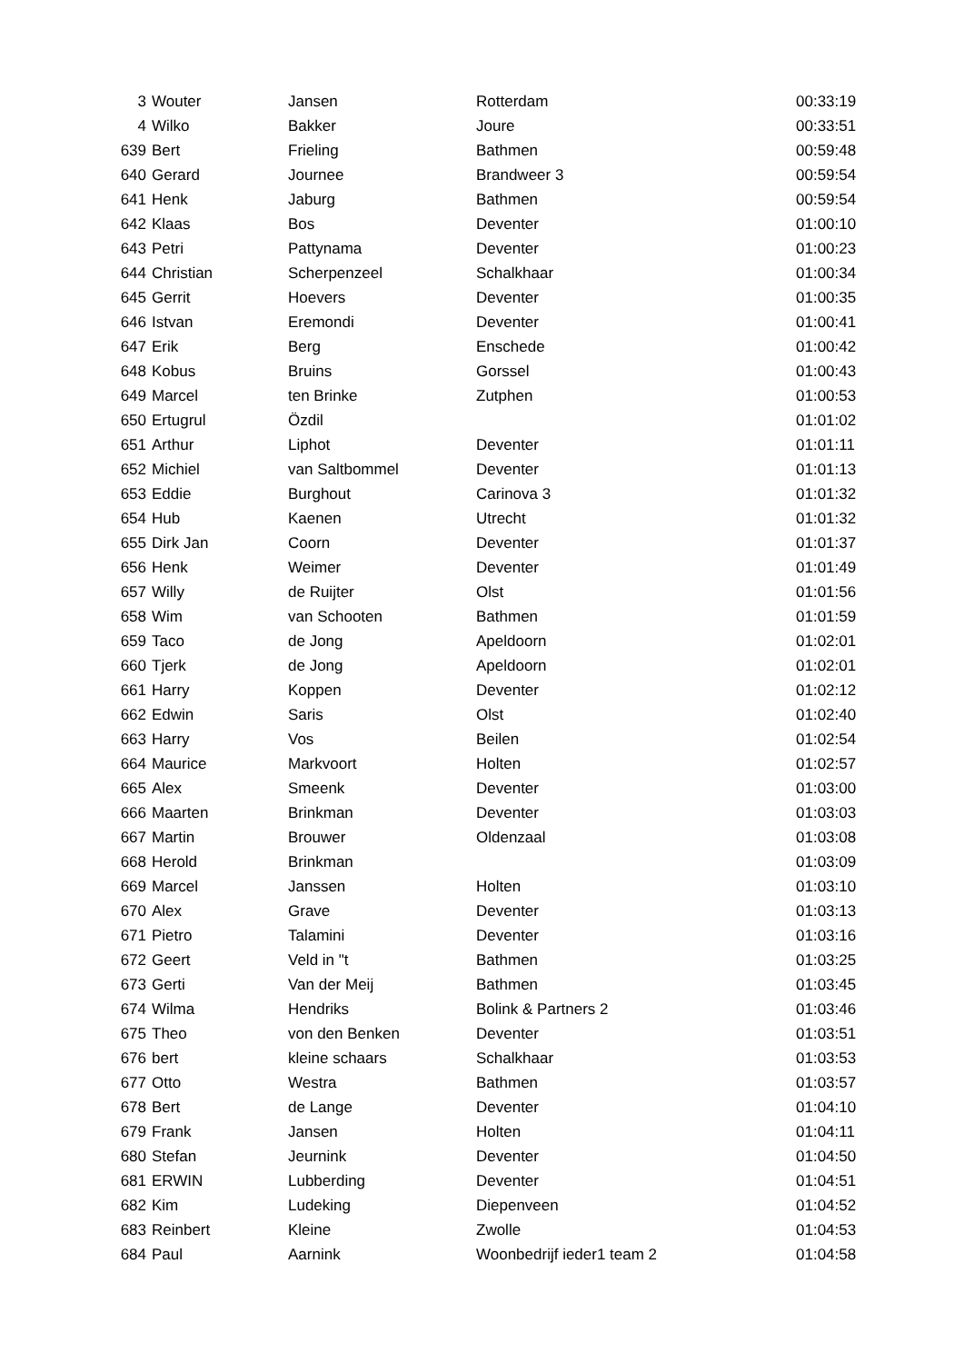| 3 | Wouter | Jansen | Rotterdam | 00:33:19 |
| 4 | Wilko | Bakker | Joure | 00:33:51 |
| 639 | Bert | Frieling | Bathmen | 00:59:48 |
| 640 | Gerard | Journee | Brandweer 3 | 00:59:54 |
| 641 | Henk | Jaburg | Bathmen | 00:59:54 |
| 642 | Klaas | Bos | Deventer | 01:00:10 |
| 643 | Petri | Pattynama | Deventer | 01:00:23 |
| 644 | Christian | Scherpenzeel | Schalkhaar | 01:00:34 |
| 645 | Gerrit | Hoevers | Deventer | 01:00:35 |
| 646 | Istvan | Eremondi | Deventer | 01:00:41 |
| 647 | Erik | Berg | Enschede | 01:00:42 |
| 648 | Kobus | Bruins | Gorssel | 01:00:43 |
| 649 | Marcel | ten Brinke | Zutphen | 01:00:53 |
| 650 | Ertugrul | Özdil | | 01:01:02 |
| 651 | Arthur | Liphot | Deventer | 01:01:11 |
| 652 | Michiel | van Saltbommel | Deventer | 01:01:13 |
| 653 | Eddie | Burghout | Carinova 3 | 01:01:32 |
| 654 | Hub | Kaenen | Utrecht | 01:01:32 |
| 655 | Dirk Jan | Coorn | Deventer | 01:01:37 |
| 656 | Henk | Weimer | Deventer | 01:01:49 |
| 657 | Willy | de Ruijter | Olst | 01:01:56 |
| 658 | Wim | van Schooten | Bathmen | 01:01:59 |
| 659 | Taco | de Jong | Apeldoorn | 01:02:01 |
| 660 | Tjerk | de Jong | Apeldoorn | 01:02:01 |
| 661 | Harry | Koppen | Deventer | 01:02:12 |
| 662 | Edwin | Saris | Olst | 01:02:40 |
| 663 | Harry | Vos | Beilen | 01:02:54 |
| 664 | Maurice | Markvoort | Holten | 01:02:57 |
| 665 | Alex | Smeenk | Deventer | 01:03:00 |
| 666 | Maarten | Brinkman | Deventer | 01:03:03 |
| 667 | Martin | Brouwer | Oldenzaal | 01:03:08 |
| 668 | Herold | Brinkman | | 01:03:09 |
| 669 | Marcel | Janssen | Holten | 01:03:10 |
| 670 | Alex | Grave | Deventer | 01:03:13 |
| 671 | Pietro | Talamini | Deventer | 01:03:16 |
| 672 | Geert | Veld in "t | Bathmen | 01:03:25 |
| 673 | Gerti | Van der Meij | Bathmen | 01:03:45 |
| 674 | Wilma | Hendriks | Bolink & Partners 2 | 01:03:46 |
| 675 | Theo | von den Benken | Deventer | 01:03:51 |
| 676 | bert | kleine schaars | Schalkhaar | 01:03:53 |
| 677 | Otto | Westra | Bathmen | 01:03:57 |
| 678 | Bert | de Lange | Deventer | 01:04:10 |
| 679 | Frank | Jansen | Holten | 01:04:11 |
| 680 | Stefan | Jeurnink | Deventer | 01:04:50 |
| 681 | ERWIN | Lubberding | Deventer | 01:04:51 |
| 682 | Kim | Ludeking | Diepenveen | 01:04:52 |
| 683 | Reinbert | Kleine | Zwolle | 01:04:53 |
| 684 | Paul | Aarnink | Woonbedrijf ieder1 team 2 | 01:04:58 |